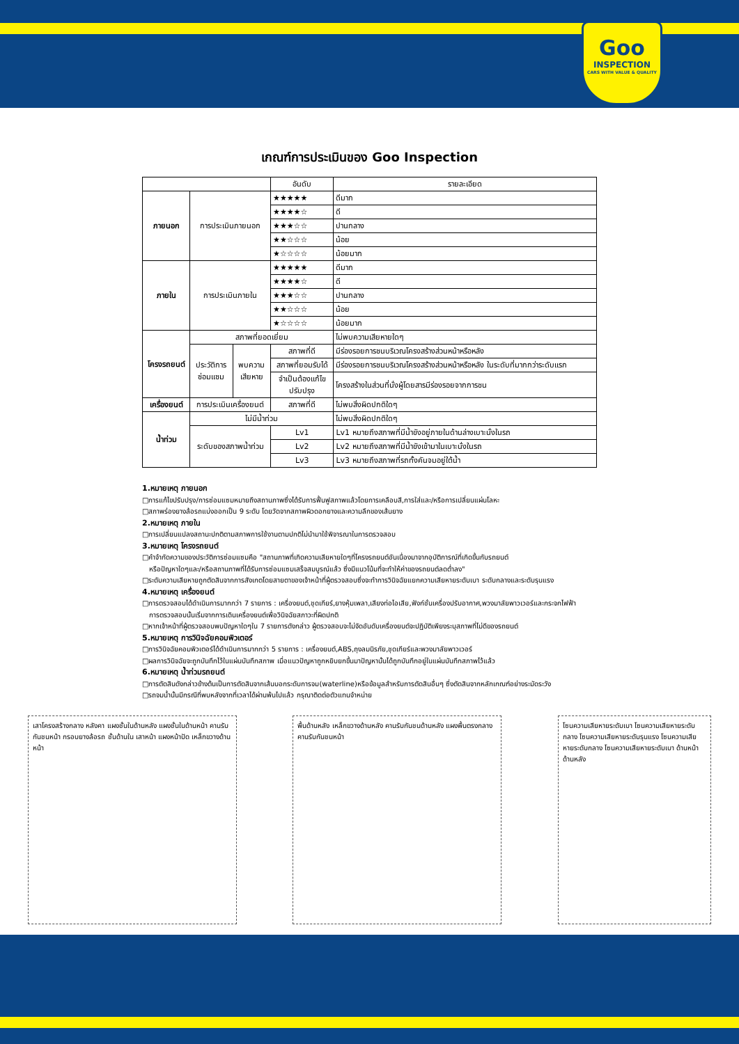Goo
INSPECTION
CARS WITH VALUE & QUALITY
เกณฑ์การประเมินของ Goo Inspection
| | | | อันดับ | รายละเอียด |
| --- | --- | --- | --- | --- |
| ภายนอก | การประเมินภายนอก | | ★★★★★ | ดีมาก |
| | | | ★★★★☆ | ดี |
| | | | ★★★☆☆ | ปานกลาง |
| | | | ★★☆☆☆ | น้อย |
| | | | ★☆☆☆☆ | น้อยมาก |
| ภายใน | การประเมินภายใน | | ★★★★★ | ดีมาก |
| | | | ★★★★☆ | ดี |
| | | | ★★★☆☆ | ปานกลาง |
| | | | ★★☆☆☆ | น้อย |
| | | | ★☆☆☆☆ | น้อยมาก |
| โครงรถยนต์ | สภาพที่ยอดเยี่ยม | | | ไม่พบความเสียหายใดๆ |
| | ประวัติการ ซ่อมแซม | พบความ เสียหาย | สภาพที่ดี | มีร่องรอยการชนบริเวณโครงสร้างส่วนหน้าหรือหลัง |
| | | | สภาพที่ยอมรับได้ | มีร่องรอยการชนบริเวณโครงสร้างส่วนหน้าหรือหลัง ในระดับที่มากกว่าระดับแรก |
| | | | จำเป็นต้องแก้ไข ปรับปรุง | โครงสร้างในส่วนที่นั่งผู้โดยสารมีร่องรอยจากการชน |
| เครื่องยนต์ | การประเมินเครื่องยนต์ | | สภาพที่ดี | ไม่พบสิ่งผิดปกติใดๆ |
| น้ำท่วม | ไม่มีน้ำท่วม | | | ไม่พบสิ่งผิดปกติใดๆ |
| | ระดับของสภาพน้ำท่วม | | Lv1 | Lv1 หมายถึงสภาพที่มีน้ำขังอยู่ภายในด้านล่างเบาะนั่งในรถ |
| | | | Lv2 | Lv2 หมายถึงสภาพที่มีน้ำขังเข้ามาในเบาะนั่งในรถ |
| | | | Lv3 | Lv3 หมายถึงสภาพที่รถทั้งคันจมอยู่ใต้น้ำ |
1.หมายเหตุ ภายนอก
□การแก้ไขปรับปรุง/การซ่อมแซมหมายถึงสถานภาพซึ่งได้รับการฟื้นฟูสภาพแล้วโดยการเคลือบสี,การใส่และ/หรือการเปลี่ยนแผ่นโลหะ
□สภาพร่องยางล้อรถแบ่งออกเป็น 9 ระดับ โดยวัดจากสภาพผิวดอกยางและความลึกของเส้นยาง
2.หมายเหตุ ภายใน
□การเปลี่ยนแปลงสถานะปกติตามสภาพการใช้งานตามปกติไม่นำมาใช้พิจารณาในการตรวจสอบ
3.หมายเหตุ โครงรถยนต์
□คำจำกัดความของประวัติการซ่อมแซมคือ "สถานภาพที่เกิดความเสียหายใดๆที่โครงรถยนต์อันเนื่องมาจากอุบัติการณ์ที่เกิดขึ้นกับรถยนต์
หรือปัญหาใดๆและ/หรือสถานภาพที่ได้รับการซ่อมแซมเสร็จสมบูรณ์แล้ว ซึ่งมีแนวโน้มที่จะทำให้ค่าของรถยนต์ลดต่ำลง"
□ระดับความเสียหายถูกตัดสินจากการสังเกตโดยสายตาของเจ้าหน้าที่ผู้ตรวจสอบซึ่งจะทำการวินิจฉัยแยกความเสียหายระดับเบา ระดับกลางและระดับรุนแรง
4.หมายเหตุ เครื่องยนต์
□การตรวจสอบได้ดำเนินการมากกว่า 7 รายการ : เครื่องยนต์,ชุดเกียร์,ยางหุ้มเพลา,เสียงท่อไอเสีย,ฟังก์ชั่นเครื่องปรับอากาศ,พวงมาลัยพาวเวอร์และกระจกไฟฟ้า
การตรวจสอบนั้นเริ่มจากการเดินเครื่องยนต์เพื่อวินิจฉัยสภาวะที่ผิดปกติ
□หากเจ้าหน้าที่ผู้ตรวจสอบพบปัญหาใดๆใน 7 รายการดังกล่าว ผู้ตรวจสอบจะไม่จัดอันดับเครื่องยนต์จะปฏิบัติเพียงระบุสภาพที่ไม่ดีของรถยนต์
5.หมายเหตุ การวินิจฉัยคอมพิวเตอร์
□การวินิจฉัยคอมพิวเตอร์ได้ดำเนินการมากกว่า 5 รายการ : เครื่องยนต์,ABS,ถุงลมนิรภัย,ชุดเกียร์และพวงมาลัยพาวเวอร์
□ผลการวินิจฉัยจะถูกบันทึกไว้ในแผ่นบันทึกสภาพ เมื่อแนวปัญหาถูกหยิบยกขึ้นมาปัญหานั้นได้ถูกบันทึกอยู่ในแผ่นบันทึกสภาพไว้แล้ว
6.หมายเหตุ น้ำท่วมรถยนต์
□การตัดสินดังกล่าวข้างต้นเป็นการตัดสินจากเส้นบอกระดับการจม(waterline)หรือข้อมูลสำหรับการตัดสินอื่นๆ ซึ่งตัดสินจากหลักเกณฑ์อย่างระมัดระวัง
□รถจมน้ำนั้นมีกรณีที่พบหลังจากที่เวลาได้ผ่านพ้นไปแล้ว กรุณาติดต่อตัวแทนจำหน่าย
เสาโครงสร้างกลาง หลังคา แผงชั้นในด้านหลัง แผงชั้นในด้านหน้า คานรับกันชนหน้า กรอบยางล้อรถ ชั้นด้านใน เสาหน้า แผงหน้าปัด เหล็กขวางด้านหน้า
พื้นด้านหลัง เหล็กขวางด้านหลัง คานรับกันชนด้านหลัง แผงพื้นตรงกลาง คานรับกันชนหน้า
โซนความเสียหายระดับเบา โซนความเสียหายระดับกลาง โซนความเสียหายระดับรุนแรง โซนความเสียหายระดับกลาง โซนความเสียหายระดับเบา ด้านหน้า ด้านหลัง